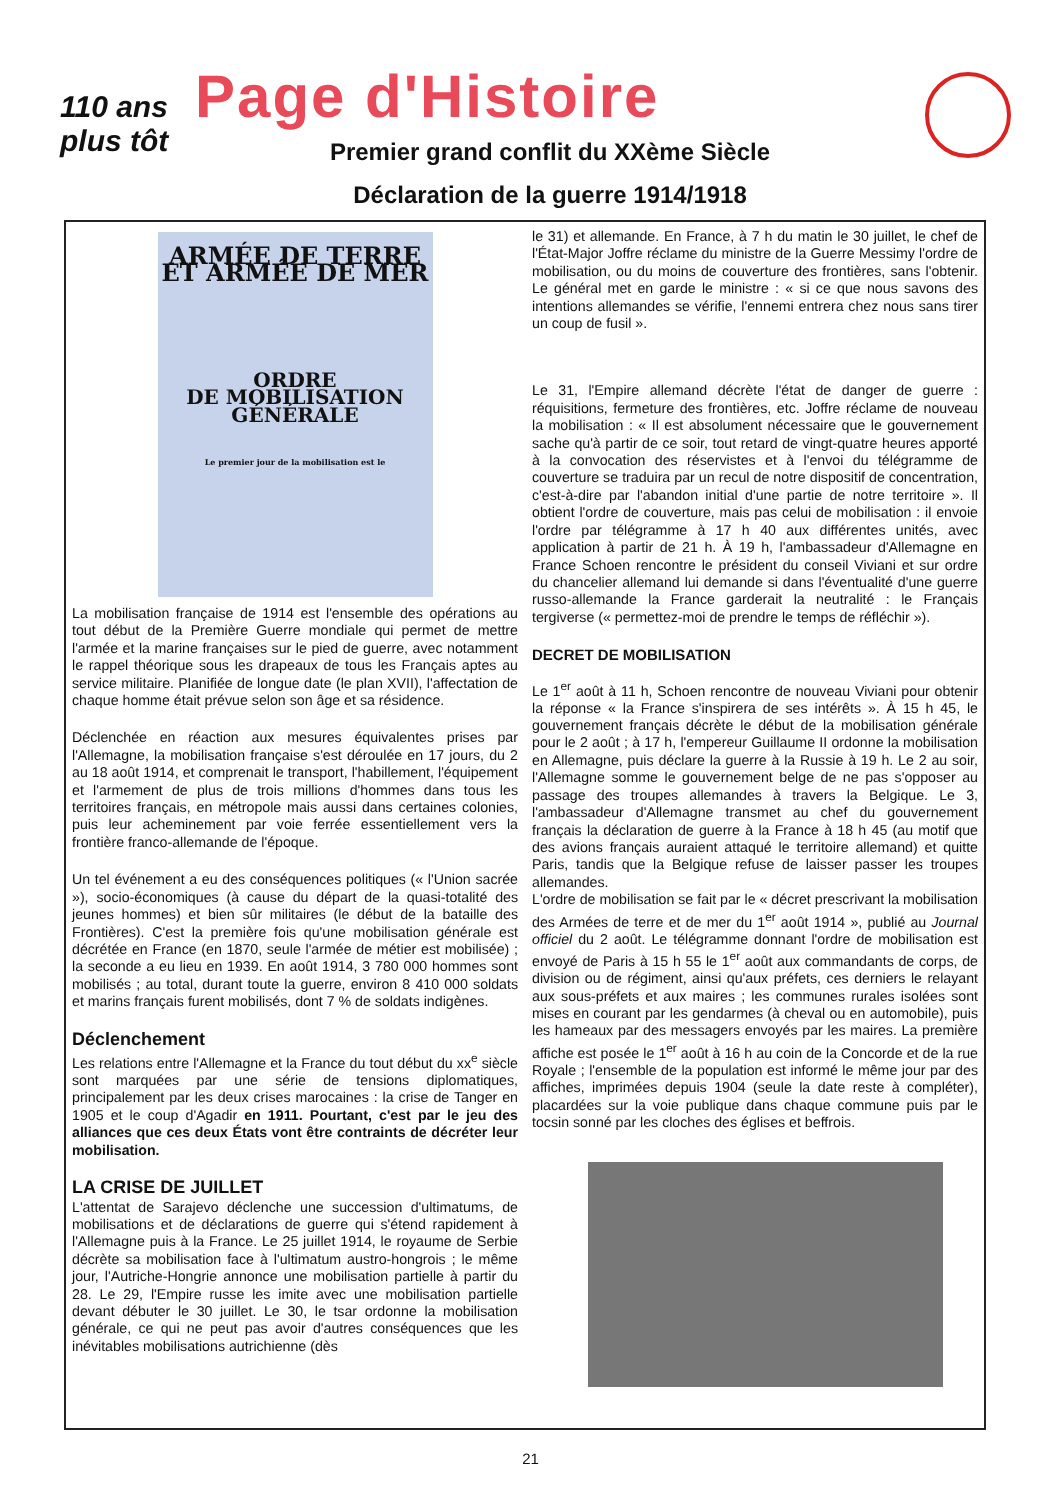110 ans
plus tôt
Page d'Histoire
Premier grand conflit du XXème Siècle
Déclaration de la guerre 1914/1918
ARMÉE DE TERRE ET ARMÉE DE MER
ORDRE
DE MOBILISATION GÉNÉRALE
Le premier jour de la mobilisation est le
La mobilisation française de 1914 est l'ensemble des opérations au tout début de la Première Guerre mondiale qui permet de mettre l'armée et la marine françaises sur le pied de guerre, avec notamment le rappel théorique sous les drapeaux de tous les Français aptes au service militaire. Planifiée de longue date (le plan XVII), l'affectation de chaque homme était prévue selon son âge et sa résidence.
Déclenchée en réaction aux mesures équivalentes prises par l'Allemagne, la mobilisation française s'est déroulée en 17 jours, du 2 au 18 août 1914, et comprenait le transport, l'habillement, l'équipement et l'armement de plus de trois millions d'hommes dans tous les territoires français, en métropole mais aussi dans certaines colonies, puis leur acheminement par voie ferrée essentiellement vers la frontière franco-allemande de l'époque.
Un tel événement a eu des conséquences politiques (« l'Union sacrée »), socio-économiques (à cause du départ de la quasi-totalité des jeunes hommes) et bien sûr militaires (le début de la bataille des Frontières). C'est la première fois qu'une mobilisation générale est décrétée en France (en 1870, seule l'armée de métier est mobilisée) ; la seconde a eu lieu en 1939. En août 1914, 3 780 000 hommes sont mobilisés ; au total, durant toute la guerre, environ 8 410 000 soldats et marins français furent mobilisés, dont 7 % de soldats indigènes.
Déclenchement
Les relations entre l'Allemagne et la France du tout début du xx<sup>e</sup> siècle sont marquées par une série de tensions diplomatiques, principalement par les deux crises marocaines : la crise de Tanger en 1905 et le coup d'Agadir en 1911. Pourtant, c'est par le jeu des alliances que ces deux États vont être contraints de décréter leur mobilisation.
LA CRISE DE JUILLET
L'attentat de Sarajevo déclenche une succession d'ultimatums, de mobilisations et de déclarations de guerre qui s'étend rapidement à l'Allemagne puis à la France. Le 25 juillet 1914, le royaume de Serbie décrète sa mobilisation face à l'ultimatum austro-hongrois ; le même jour, l'Autriche-Hongrie annonce une mobilisation partielle à partir du 28. Le 29, l'Empire russe les imite avec une mobilisation partielle devant débuter le 30 juillet. Le 30, le tsar ordonne la mobilisation générale, ce qui ne peut pas avoir d'autres conséquences que les inévitables mobilisations autrichienne (dès
le 31) et allemande. En France, à 7 h du matin le 30 juillet, le chef de l'État-Major Joffre réclame du ministre de la Guerre Messimy l'ordre de mobilisation, ou du moins de couverture des frontières, sans l'obtenir. Le général met en garde le ministre : « si ce que nous savons des intentions allemandes se vérifie, l'ennemi entrera chez nous sans tirer un coup de fusil ».
Le 31, l'Empire allemand décrète l'état de danger de guerre : réquisitions, fermeture des frontières, etc. Joffre réclame de nouveau la mobilisation : « Il est absolument nécessaire que le gouvernement sache qu'à partir de ce soir, tout retard de vingt-quatre heures apporté à la convocation des réservistes et à l'envoi du télégramme de couverture se traduira par un recul de notre dispositif de concentration, c'est-à-dire par l'abandon initial d'une partie de notre territoire ». Il obtient l'ordre de couverture, mais pas celui de mobilisation : il envoie l'ordre par télégramme à 17 h 40 aux différentes unités, avec application à partir de 21 h. À 19 h, l'ambassadeur d'Allemagne en France Schoen rencontre le président du conseil Viviani et sur ordre du chancelier allemand lui demande si dans l'éventualité d'une guerre russo-allemande la France garderait la neutralité : le Français tergiverse (« permettez-moi de prendre le temps de réfléchir »).
DECRET DE MOBILISATION
Le 1<sup>er</sup> août à 11 h, Schoen rencontre de nouveau Viviani pour obtenir la réponse « la France s'inspirera de ses intérêts ». À 15 h 45, le gouvernement français décrète le début de la mobilisation générale pour le 2 août ; à 17 h, l'empereur Guillaume II ordonne la mobilisation en Allemagne, puis déclare la guerre à la Russie à 19 h. Le 2 au soir, l'Allemagne somme le gouvernement belge de ne pas s'opposer au passage des troupes allemandes à travers la Belgique. Le 3, l'ambassadeur d'Allemagne transmet au chef du gouvernement français la déclaration de guerre à la France à 18 h 45 (au motif que des avions français auraient attaqué le territoire allemand) et quitte Paris, tandis que la Belgique refuse de laisser passer les troupes allemandes.
L'ordre de mobilisation se fait par le « décret prescrivant la mobilisation des Armées de terre et de mer du 1<sup>er</sup> août 1914 », publié au Journal officiel du 2 août. Le télégramme donnant l'ordre de mobilisation est envoyé de Paris à 15 h 55 le 1<sup>er</sup> août aux commandants de corps, de division ou de régiment, ainsi qu'aux préfets, ces derniers le relayant aux sous-préfets et aux maires ; les communes rurales isolées sont mises en courant par les gendarmes (à cheval ou en automobile), puis les hameaux par des messagers envoyés par les maires. La première affiche est posée le 1<sup>er</sup> août à 16 h au coin de la Concorde et de la rue Royale ; l'ensemble de la population est informé le même jour par des affiches, imprimées depuis 1904 (seule la date reste à compléter), placardées sur la voie publique dans chaque commune puis par le tocsin sonné par les cloches des églises et beffrois.
21